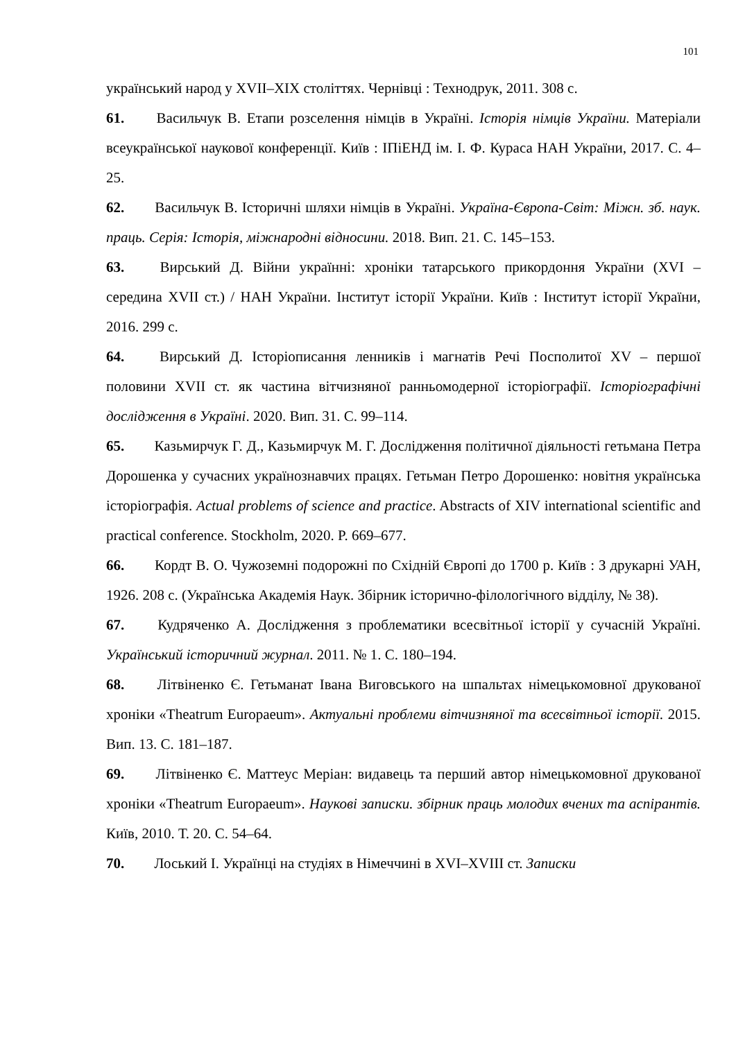101
український народ у XVII–XIX століттях. Чернівці : Технодрук, 2011. 308 с.
61. Васильчук В. Етапи розселення німців в Україні. Історія німців України. Матеріали всеукраїнської наукової конференції. Київ : ІПіЕНД ім. І. Ф. Кураса НАН України, 2017. С. 4–25.
62. Васильчук В. Історичні шляхи німців в Україні. Україна-Європа-Світ: Міжн. зб. наук. праць. Серія: Історія, міжнародні відносини. 2018. Вип. 21. С. 145–153.
63. Вирський Д. Війни українні: хроніки татарського прикордоння Украïни (XVI – середина XVII ст.) / НАН України. Інститут історії України. Київ : Інститут історії України, 2016. 299 с.
64. Вирський Д. Історіописання ленників і магнатів Речі Посполитої XV – першої половини XVII ст. як частина вітчизняної ранньомодерної історіографії. Історіографічні дослідження в Україні. 2020. Вип. 31. С. 99–114.
65. Казьмирчук Г. Д., Казьмирчук М. Г. Дослідження політичної діяльності гетьмана Петра Дорошенка у сучасних українознавчих працях. Гетьман Петро Дорошенко: новітня українська історіографія. Actual problems of science and practice. Abstracts of XIV international scientific and practical conference. Stockholm, 2020. P. 669–677.
66. Кордт В. О. Чужоземні подорожні по Східній Європі до 1700 р. Київ : З друкарні УАН, 1926. 208 с. (Українська Академія Наук. Збірник історично-філологічного відділу, № 38).
67. Кудряченко А. Дослідження з проблематики всесвітньої історії у сучасній Україні. Український історичний журнал. 2011. № 1. С. 180–194.
68. Літвіненко Є. Гетьманат Івана Виговського на шпальтах німецькомовної друкованої хроніки «Theatrum Europaeum». Актуальні проблеми вітчизняної та всесвітньої історії. 2015. Вип. 13. С. 181–187.
69. Літвіненко Є. Маттеус Меріан: видавець та перший автор німецькомовної друкованої хроніки «Theatrum Europaeum». Наукові записки. збірник праць молодих вчених та аспірантів. Київ, 2010. Т. 20. С. 54–64.
70. Лоський І. Українці на студіях в Німеччині в XVI–XVIII ст. Записки